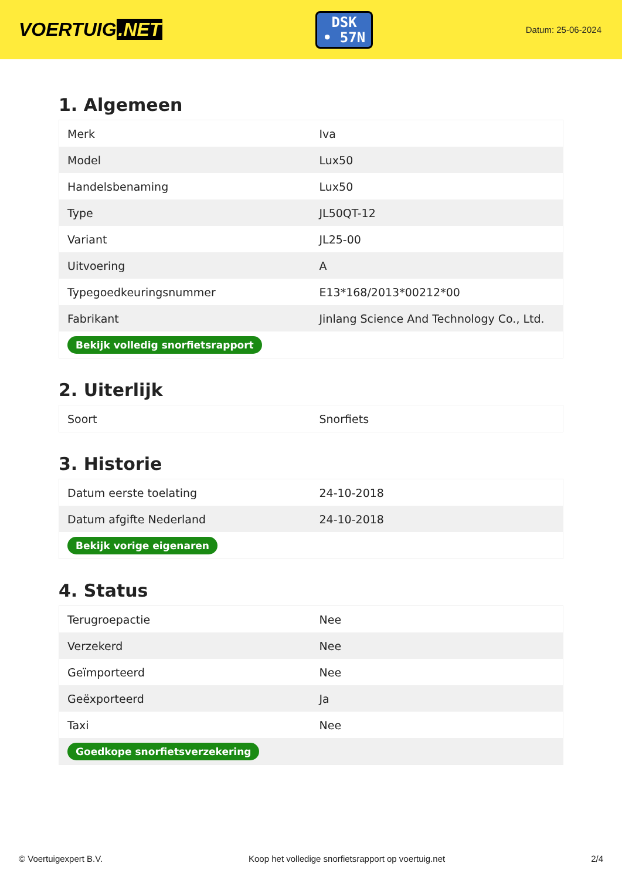VOERTUIG.NET
DSK
• 57N
Datum: 25-06-2024
1. Algemeen
| Merk | Iva |
| Model | Lux50 |
| Handelsbenaming | Lux50 |
| Type | JL50QT-12 |
| Variant | JL25-00 |
| Uitvoering | A |
| Typegoedkeuringsnummer | E13*168/2013*00212*00 |
| Fabrikant | Jinlang Science And Technology Co., Ltd. |
| Bekijk volledig snorfietsrapport | |
2. Uiterlijk
| Soort | Snorfiets |
3. Historie
| Datum eerste toelating | 24-10-2018 |
| Datum afgifte Nederland | 24-10-2018 |
| Bekijk vorige eigenaren | |
4. Status
| Terugroepactie | Nee |
| Verzekerd | Nee |
| Geïmporteerd | Nee |
| Geëxporteerd | Ja |
| Taxi | Nee |
| Goedkope snorfietsverzekering | |
© Voertuigexpert B.V. Koop het volledige snorfietsrapport op voertuig.net 2/4